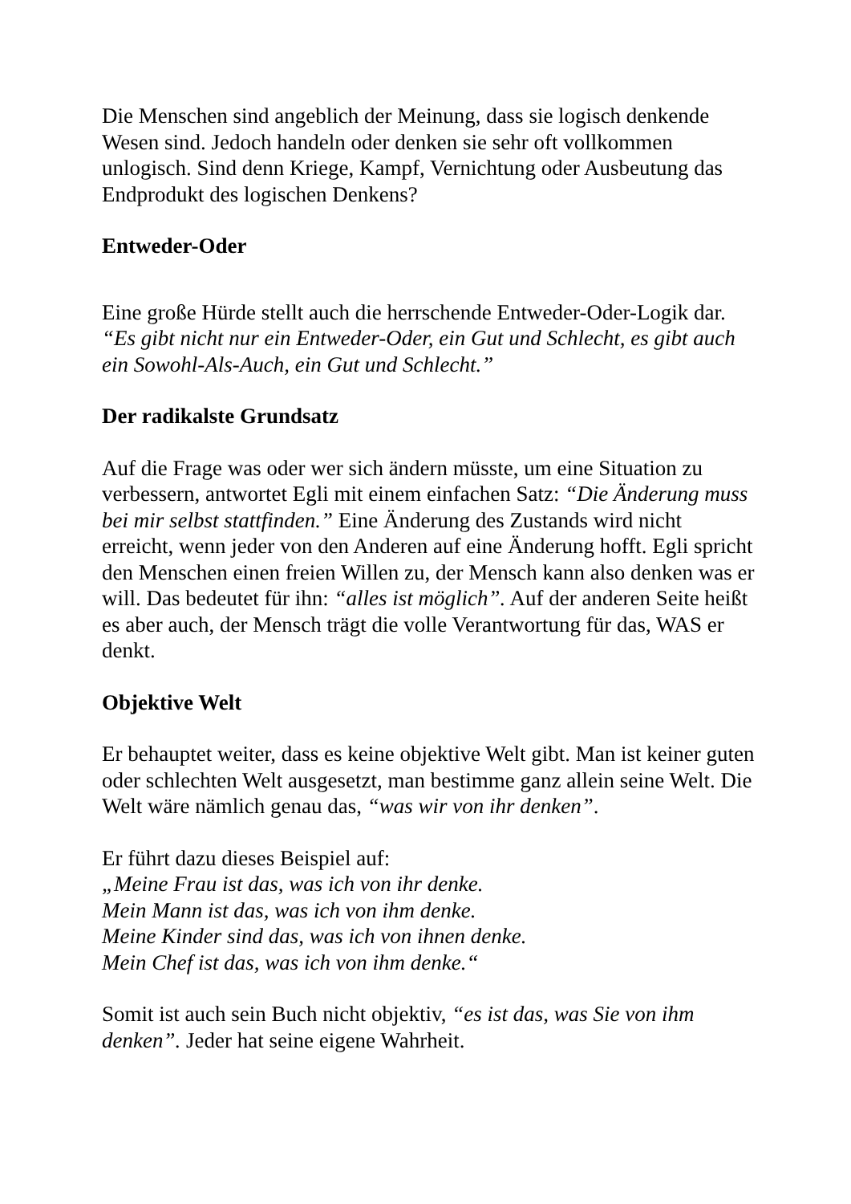Die Menschen sind angeblich der Meinung, dass sie logisch denkende Wesen sind. Jedoch handeln oder denken sie sehr oft vollkommen unlogisch. Sind denn Kriege, Kampf, Vernichtung oder Ausbeutung das Endprodukt des logischen Denkens?
Entweder-Oder
Eine große Hürde stellt auch die herrschende Entweder-Oder-Logik dar. “Es gibt nicht nur ein Entweder-Oder, ein Gut und Schlecht, es gibt auch ein Sowohl-Als-Auch, ein Gut und Schlecht.”
Der radikalste Grundsatz
Auf die Frage was oder wer sich ändern müsste, um eine Situation zu verbessern, antwortet Egli mit einem einfachen Satz: “Die Änderung muss bei mir selbst stattfinden.” Eine Änderung des Zustands wird nicht erreicht, wenn jeder von den Anderen auf eine Änderung hofft. Egli spricht den Menschen einen freien Willen zu, der Mensch kann also denken was er will. Das bedeutet für ihn: “alles ist möglich”. Auf der anderen Seite heißt es aber auch, der Mensch trägt die volle Verantwortung für das, WAS er denkt.
Objektive Welt
Er behauptet weiter, dass es keine objektive Welt gibt. Man ist keiner guten oder schlechten Welt ausgesetzt, man bestimme ganz allein seine Welt. Die Welt wäre nämlich genau das, “was wir von ihr denken”.
Er führt dazu dieses Beispiel auf:
„Meine Frau ist das, was ich von ihr denke.
Mein Mann ist das, was ich von ihm denke.
Meine Kinder sind das, was ich von ihnen denke.
Mein Chef ist das, was ich von ihm denke.“
Somit ist auch sein Buch nicht objektiv, “es ist das, was Sie von ihm denken”. Jeder hat seine eigene Wahrheit.